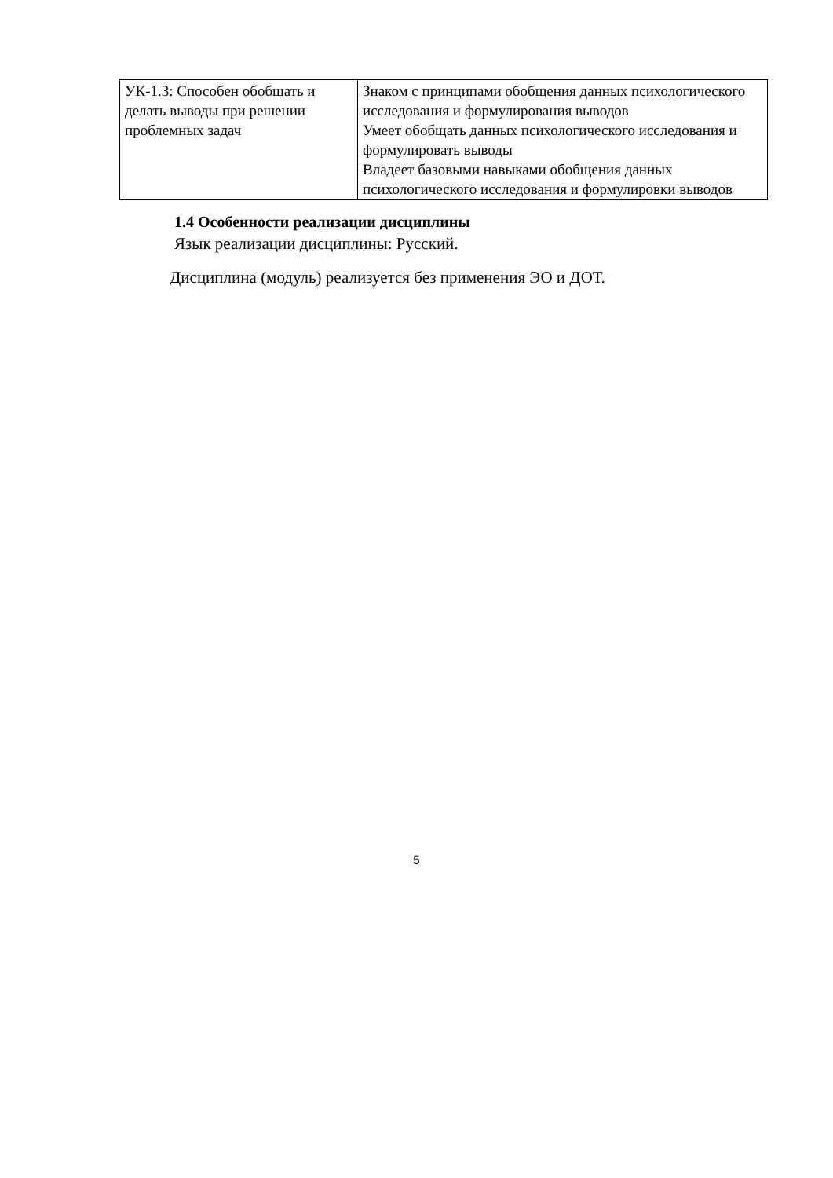| УК-1.3: Способен обобщать и делать выводы при решении проблемных задач | Знаком с принципами обобщения данных психологического исследования и формулирования выводов Умеет обобщать данных психологического исследования и формулировать выводы Владеет базовыми навыками обобщения данных психологического исследования и формулировки выводов |
1.4 Особенности реализации дисциплины
Язык реализации дисциплины: Русский.
Дисциплина (модуль) реализуется без применения ЭО и ДОТ.
5